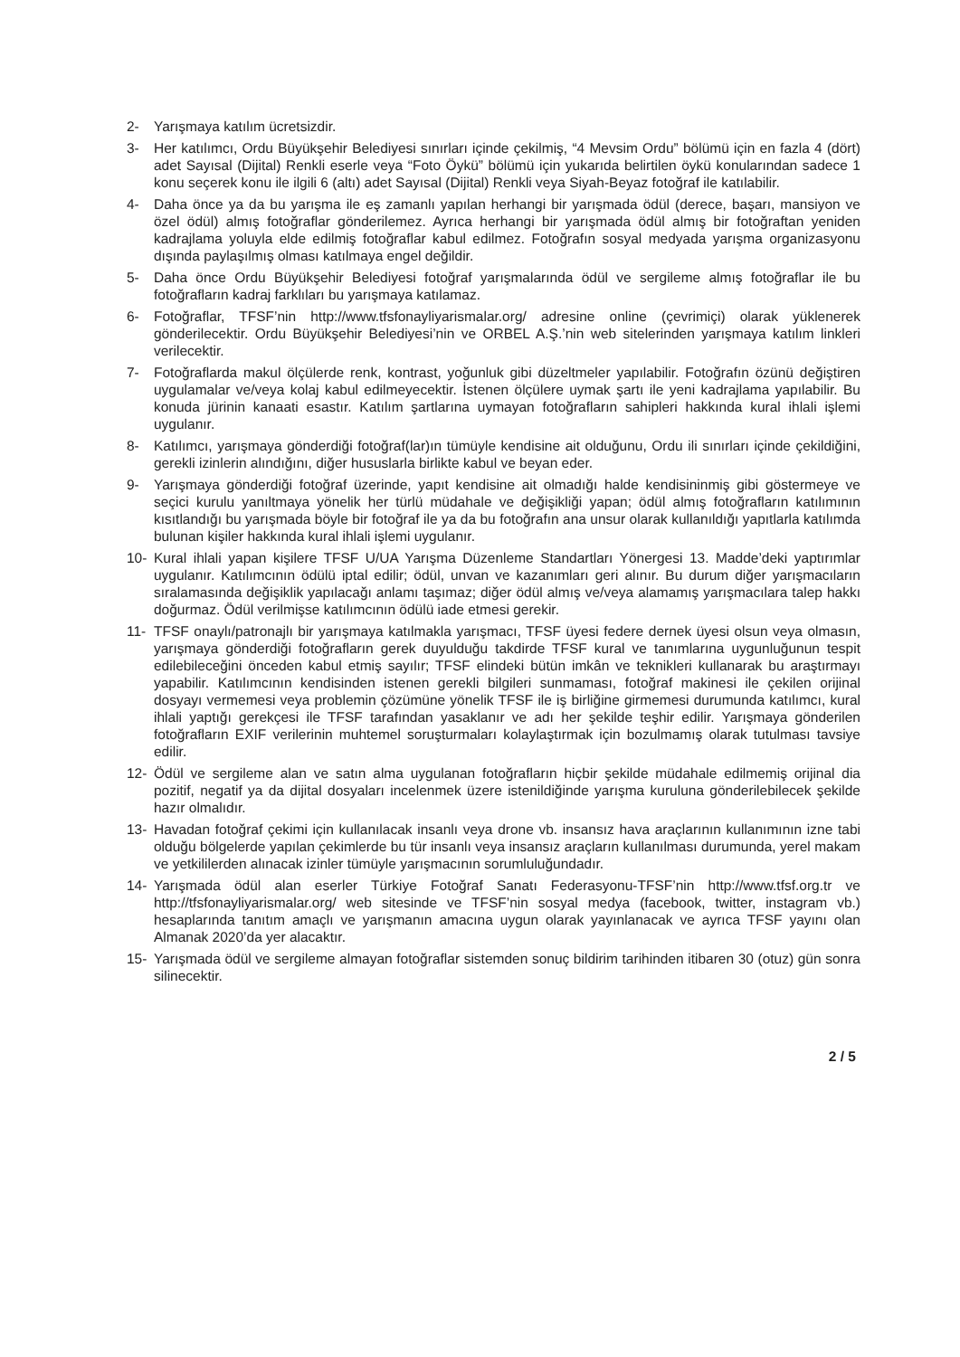2- Yarışmaya katılım ücretsizdir.
3- Her katılımcı, Ordu Büyükşehir Belediyesi sınırları içinde çekilmiş, “4 Mevsim Ordu” bölümü için en fazla 4 (dört) adet Sayısal (Dijital) Renkli eserle veya “Foto Öykü” bölümü için yukarıda belirtilen öykü konularından sadece 1 konu seçerek konu ile ilgili 6 (altı) adet Sayısal (Dijital) Renkli veya Siyah-Beyaz fotoğraf ile katılabilir.
4- Daha önce ya da bu yarışma ile eş zamanlı yapılan herhangi bir yarışmada ödül (derece, başarı, mansiyon ve özel ödül) almış fotoğraflar gönderilemez. Ayrıca herhangi bir yarışmada ödül almış bir fotoğraftan yeniden kadrajlama yoluyla elde edilmiş fotoğraflar kabul edilmez. Fotoğrafın sosyal medyada yarışma organizasyonu dışında paylaşılmış olması katılmaya engel değildir.
5- Daha önce Ordu Büyükşehir Belediyesi fotoğraf yarışmalarında ödül ve sergileme almış fotoğraflar ile bu fotoğrafların kadraj farklıları bu yarışmaya katılamaz.
6- Fotoğraflar, TFSF’nin http://www.tfsfonayliyarismalar.org/ adresine online (çevrimiçi) olarak yüklenerek gönderilecektir. Ordu Büyükşehir Belediyesi’nin ve ORBEL A.Ş.’nin web sitelerinden yarışmaya katılım linkleri verilecektir.
7- Fotoğraflarda makul ölçülerde renk, kontrast, yoğunluk gibi düzeltmeler yapılabilir. Fotoğrafın özünü değiştiren uygulamalar ve/veya kolaj kabul edilmeyecektir. İstenen ölçülere uymak şartı ile yeni kadrajlama yapılabilir. Bu konuda jürinin kanaati esastır. Katılım şartlarına uymayan fotoğrafların sahipleri hakkında kural ihlali işlemi uygulanır.
8- Katılımcı, yarışmaya gönderdiği fotoğraf(lar)ın tümüyle kendisine ait olduğunu, Ordu ili sınırları içinde çekildiğini, gerekli izinlerin alındığını, diğer hususlarla birlikte kabul ve beyan eder.
9- Yarışmaya gönderdiği fotoğraf üzerinde, yapıt kendisine ait olmadığı halde kendisininmiş gibi göstermeye ve seçici kurulu yanıltmaya yönelik her türlü müdahale ve değişikliği yapan; ödül almış fotoğrafların katılımının kısıtlandığı bu yarışmada böyle bir fotoğraf ile ya da bu fotoğrafın ana unsur olarak kullanıldığı yapıtlarla katılımda bulunan kişiler hakkında kural ihlali işlemi uygulanır.
10- Kural ihlali yapan kişilere TFSF U/UA Yarışma Düzenleme Standartları Yönergesi 13. Madde’deki yaptırımlar uygulanır. Katılımcının ödülü iptal edilir; ödül, unvan ve kazanımları geri alınır. Bu durum diğer yarışmacıların sıralamasında değişiklik yapılacağı anlamı taşımaz; diğer ödül almış ve/veya alamamış yarışmacılara talep hakkı doğurmaz. Ödül verilmişse katılımcının ödülü iade etmesi gerekir.
11- TFSF onaylı/patronajlı bir yarışmaya katılmakla yarışmacı, TFSF üyesi federe dernek üyesi olsun veya olmasın, yarışmaya gönderdiği fotoğrafların gerek duyulduğu takdirde TFSF kural ve tanımlarına uygunluğunun tespit edilebileceğini önceden kabul etmiş sayılır; TFSF elindeki bütün imkân ve teknikleri kullanarak bu araştırmayı yapabilir. Katılımcının kendisinden istenen gerekli bilgileri sunmaması, fotoğraf makinesi ile çekilen orijinal dosyayı vermemesi veya problemin çözümüne yönelik TFSF ile iş birliğine girmemesi durumunda katılımcı, kural ihlali yaptığı gerekçesi ile TFSF tarafından yasaklanır ve adı her şekilde teşhir edilir. Yarışmaya gönderilen fotoğrafların EXIF verilerinin muhtemel soruşturmaları kolaylaştırmak için bozulmamış olarak tutulması tavsiye edilir.
12- Ödül ve sergileme alan ve satın alma uygulanan fotoğrafların hiçbir şekilde müdahale edilmemiş orijinal dia pozitif, negatif ya da dijital dosyaları incelenmek üzere istenildiğinde yarışma kuruluna gönderilebilecek şekilde hazır olmalıdır.
13- Havadan fotoğraf çekimi için kullanılacak insanlı veya drone vb. insansız hava araçlarının kullanımının izne tabi olduğu bölgelerde yapılan çekimlerde bu tür insanlı veya insansız araçların kullanılması durumunda, yerel makam ve yetkililerden alınacak izinler tümüyle yarışmacının sorumluluğundadır.
14- Yarışmada ödül alan eserler Türkiye Fotoğraf Sanatı Federasyonu-TFSF’nin http://www.tfsf.org.tr ve http://tfsfonayliyarismalar.org/ web sitesinde ve TFSF’nin sosyal medya (facebook, twitter, instagram vb.) hesaplarında tanıtım amaçlı ve yarışmanın amacına uygun olarak yayınlanacak ve ayrıca TFSF yayını olan Almanak 2020’da yer alacaktır.
15- Yarışmada ödül ve sergileme almayan fotoğraflar sistemden sonuç bildirim tarihinden itibaren 30 (otuz) gün sonra silinecektir.
2 / 5